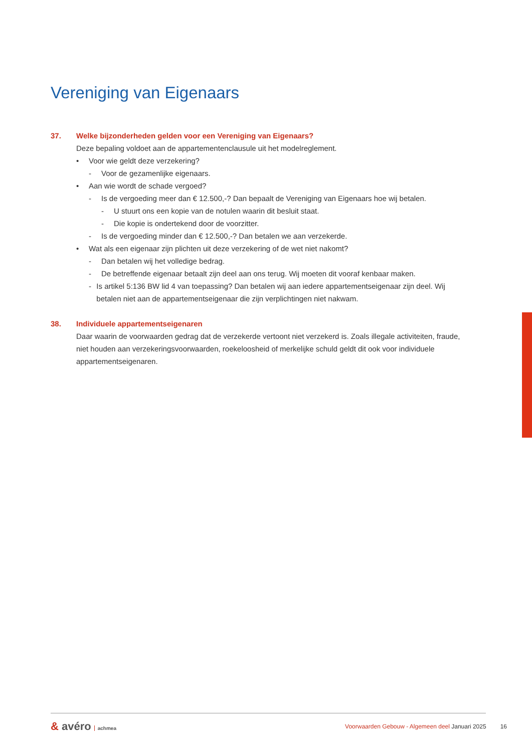Vereniging van Eigenaars
37. Welke bijzonderheden gelden voor een Vereniging van Eigenaars?
Deze bepaling voldoet aan de appartementenclausule uit het modelreglement.
• Voor wie geldt deze verzekering?
- Voor de gezamenlijke eigenaars.
• Aan wie wordt de schade vergoed?
- Is de vergoeding meer dan € 12.500,-? Dan bepaalt de Vereniging van Eigenaars hoe wij betalen.
- U stuurt ons een kopie van de notulen waarin dit besluit staat.
- Die kopie is ondertekend door de voorzitter.
- Is de vergoeding minder dan € 12.500,-? Dan betalen we aan verzekerde.
• Wat als een eigenaar zijn plichten uit deze verzekering of de wet niet nakomt?
- Dan betalen wij het volledige bedrag.
- De betreffende eigenaar betaalt zijn deel aan ons terug. Wij moeten dit vooraf kenbaar maken.
- Is artikel 5:136 BW lid 4 van toepassing? Dan betalen wij aan iedere appartementseigenaar zijn deel. Wij betalen niet aan de appartementseigenaar die zijn verplichtingen niet nakwam.
38. Individuele appartementseigenaren
Daar waarin de voorwaarden gedrag dat de verzekerde vertoont niet verzekerd is. Zoals illegale activiteiten, fraude, niet houden aan verzekeringsvoorwaarden, roekeloosheid of merkelijke schuld geldt dit ook voor individuele appartementseigenaren.
& avéro achmea
Voorwaarden Gebouw - Algemeen deel Januari 2025
16